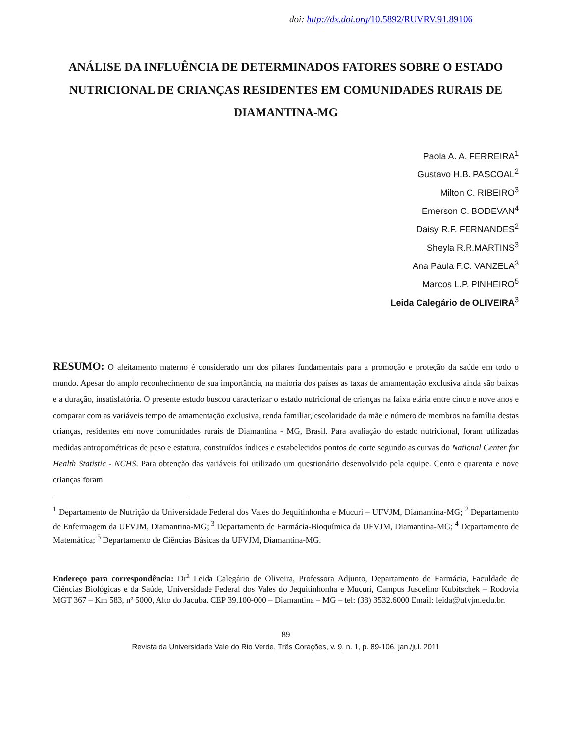doi: http://dx.doi.org/10.5892/RUVRV.91.89106
ANÁLISE DA INFLUÊNCIA DE DETERMINADOS FATORES SOBRE O ESTADO NUTRICIONAL DE CRIANÇAS RESIDENTES EM COMUNIDADES RURAIS DE DIAMANTINA-MG
Paola A. A. FERREIRA<sup>1</sup>
Gustavo H.B. PASCOAL<sup>2</sup>
Milton C. RIBEIRO<sup>3</sup>
Emerson C. BODEVAN<sup>4</sup>
Daisy R.F. FERNANDES<sup>2</sup>
Sheyla R.R.MARTINS<sup>3</sup>
Ana Paula F.C. VANZELA<sup>3</sup>
Marcos L.P. PINHEIRO<sup>5</sup>
Leida Calegário de OLIVEIRA<sup>3</sup>
RESUMO: O aleitamento materno é considerado um dos pilares fundamentais para a promoção e proteção da saúde em todo o mundo. Apesar do amplo reconhecimento de sua importância, na maioria dos países as taxas de amamentação exclusiva ainda são baixas e a duração, insatisfatória. O presente estudo buscou caracterizar o estado nutricional de crianças na faixa etária entre cinco e nove anos e comparar com as variáveis tempo de amamentação exclusiva, renda familiar, escolaridade da mãe e número de membros na família destas crianças, residentes em nove comunidades rurais de Diamantina - MG, Brasil. Para avaliação do estado nutricional, foram utilizadas medidas antropométricas de peso e estatura, construídos índices e estabelecidos pontos de corte segundo as curvas do National Center for Health Statistic - NCHS. Para obtenção das variáveis foi utilizado um questionário desenvolvido pela equipe. Cento e quarenta e nove crianças foram
<sup>1</sup> Departamento de Nutrição da Universidade Federal dos Vales do Jequitinhonha e Mucuri – UFVJM, Diamantina-MG; <sup>2</sup> Departamento de Enfermagem da UFVJM, Diamantina-MG; <sup>3</sup> Departamento de Farmácia-Bioquímica da UFVJM, Diamantina-MG; <sup>4</sup> Departamento de Matemática; <sup>5</sup> Departamento de Ciências Básicas da UFVJM, Diamantina-MG.
Endereço para correspondência: Dr<sup>a</sup> Leida Calegário de Oliveira, Professora Adjunto, Departamento de Farmácia, Faculdade de Ciências Biológicas e da Saúde, Universidade Federal dos Vales do Jequitinhonha e Mucuri, Campus Juscelino Kubitschek – Rodovia MGT 367 – Km 583, nº 5000, Alto do Jacuba. CEP 39.100-000 – Diamantina – MG – tel: (38) 3532.6000 Email: leida@ufvjm.edu.br.
89
Revista da Universidade Vale do Rio Verde, Três Corações, v. 9, n. 1, p. 89-106, jan./jul. 2011